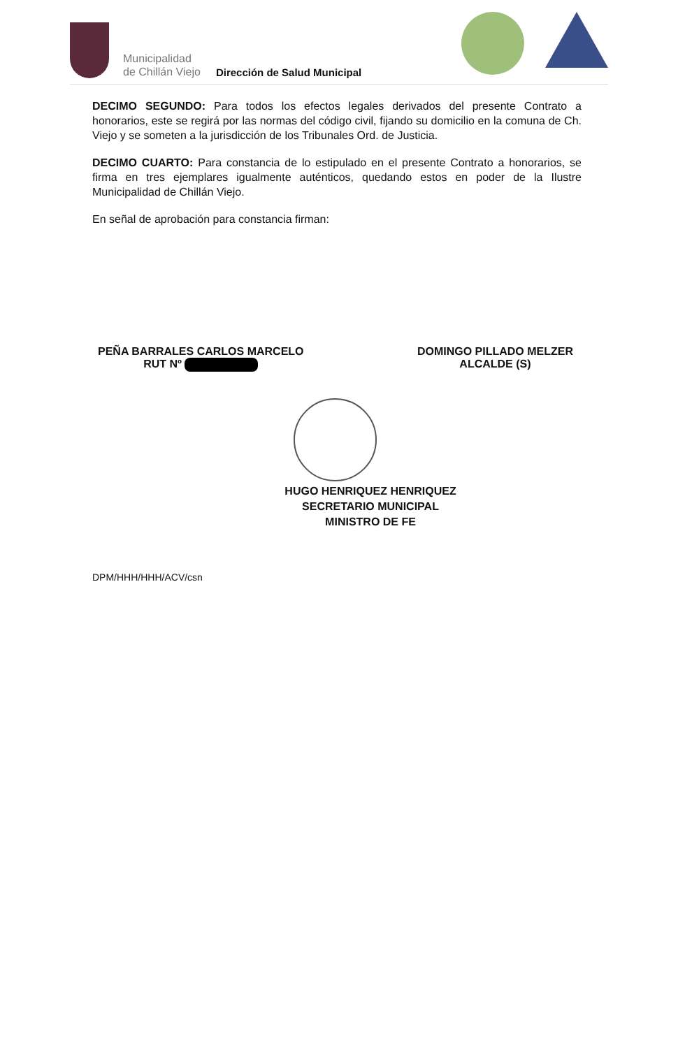Municipalidad
de Chillán Viejo
Dirección de Salud Municipal
DECIMO SEGUNDO: Para todos los efectos legales derivados del presente Contrato a honorarios, este se regirá por las normas del código civil, fijando su domicilio en la comuna de Ch. Viejo y se someten a la jurisdicción de los Tribunales Ord. de Justicia.
DECIMO CUARTO: Para constancia de lo estipulado en el presente Contrato a honorarios, se firma en tres ejemplares igualmente auténticos, quedando estos en poder de la Ilustre Municipalidad de Chillán Viejo.
En señal de aprobación para constancia firman:
PEÑA BARRALES CARLOS MARCELO
RUT Nº
DOMINGO PILLADO MELZER
ALCALDE (S)
HUGO HENRIQUEZ HENRIQUEZ
SECRETARIO MUNICIPAL
MINISTRO DE FE
DPM/HHH/HHH/ACV/csn